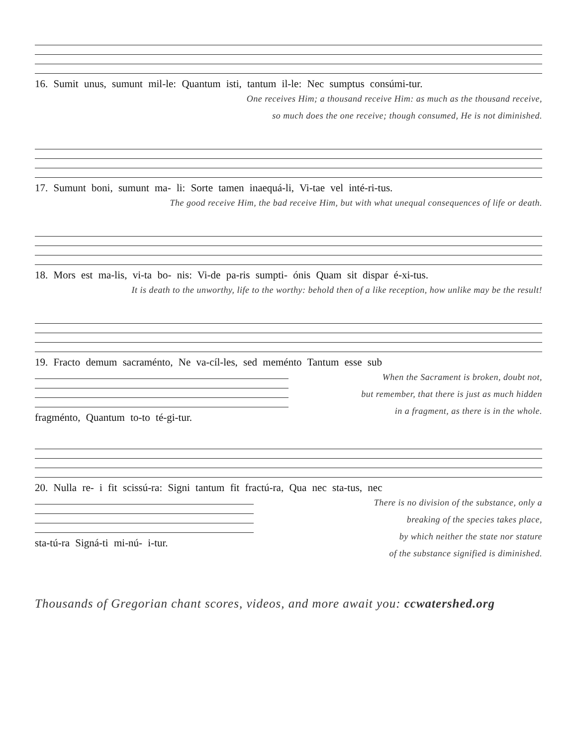16. Sumit unus, sumunt mil-le: Quantum isti, tantum il-le: Nec sumptus consúmi-tur.
One receives Him; a thousand receive Him: as much as the thousand receive,
so much does the one receive; though consumed, He is not diminished.
17. Sumunt boni, sumunt ma- li: Sorte tamen inaequá-li, Vi-tae vel inté-ri-tus.
The good receive Him, the bad receive Him, but with what unequal consequences of life or death.
18. Mors est ma-lis, vi-ta bo- nis: Vi-de pa-ris sumpti- ónis Quam sit dispar é-xi-tus.
It is death to the unworthy, life to the worthy: behold then of a like reception, how unlike may be the result!
19. Fracto demum sacraménto, Ne va-cíl-les, sed meménto Tantum esse sub
fragménto, Quantum to-to té-gi-tur.
When the Sacrament is broken, doubt not,
but remember, that there is just as much hidden
in a fragment, as there is in the whole.
20. Nulla re- i fit scissú-ra: Signi tantum fit fractú-ra, Qua nec sta-tus, nec
sta-tú-ra Signá-ti mi-nú- i-tur.
There is no division of the substance, only a
breaking of the species takes place,
by which neither the state nor stature
of the substance signified is diminished.
Thousands of Gregorian chant scores, videos, and more await you: ccwatershed.org